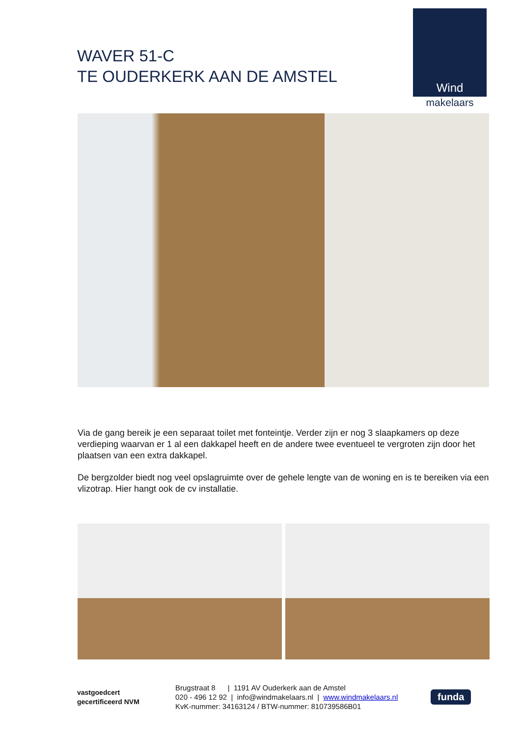WAVER 51-C
TE OUDERKERK AAN DE AMSTEL
Wind
makelaars
Via de gang bereik je een separaat toilet met fonteintje. Verder zijn er nog 3 slaapkamers op deze verdieping waarvan er 1 al een dakkapel heeft en de andere twee eventueel te vergroten zijn door het plaatsen van een extra dakkapel.
De bergzolder biedt nog veel opslagruimte over de gehele lengte van de woning en is te bereiken via een vlizotrap. Hier hangt ook de cv installatie.
vastgoedcert
gecertificeerd NVM
Brugstraat 8 | 1191 AV Ouderkerk aan de Amstel
020 - 496 12 92 | info@windmakelaars.nl | www.windmakelaars.nl
KvK-nummer: 34163124 / BTW-nummer: 810739586B01
funda